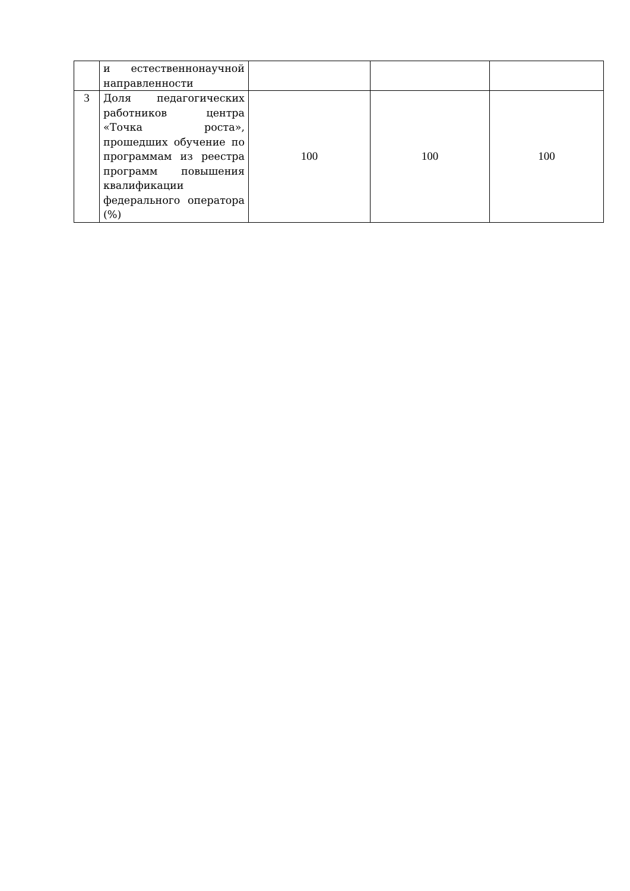| | и естественнонаучной направленности | | | |
| 3 | Доля педагогических работников центра «Точка роста», прошедших обучение по программам из реестра программ повышения квалификации федерального оператора (%) | 100 | 100 | 100 |